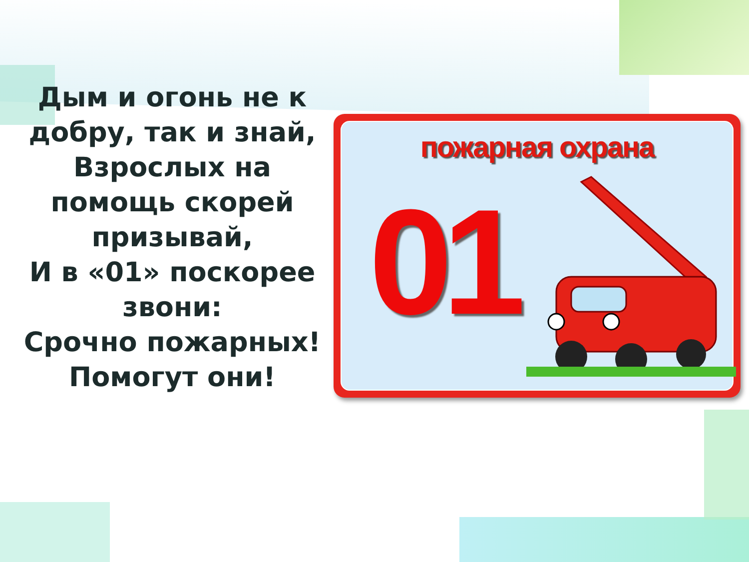Дым и огонь не к добру, так и знай,
Взрослых на помощь скорей призывай,
И в «01» поскорее звони:
Срочно пожарных!
Помогут они!
пожарная охрана
01